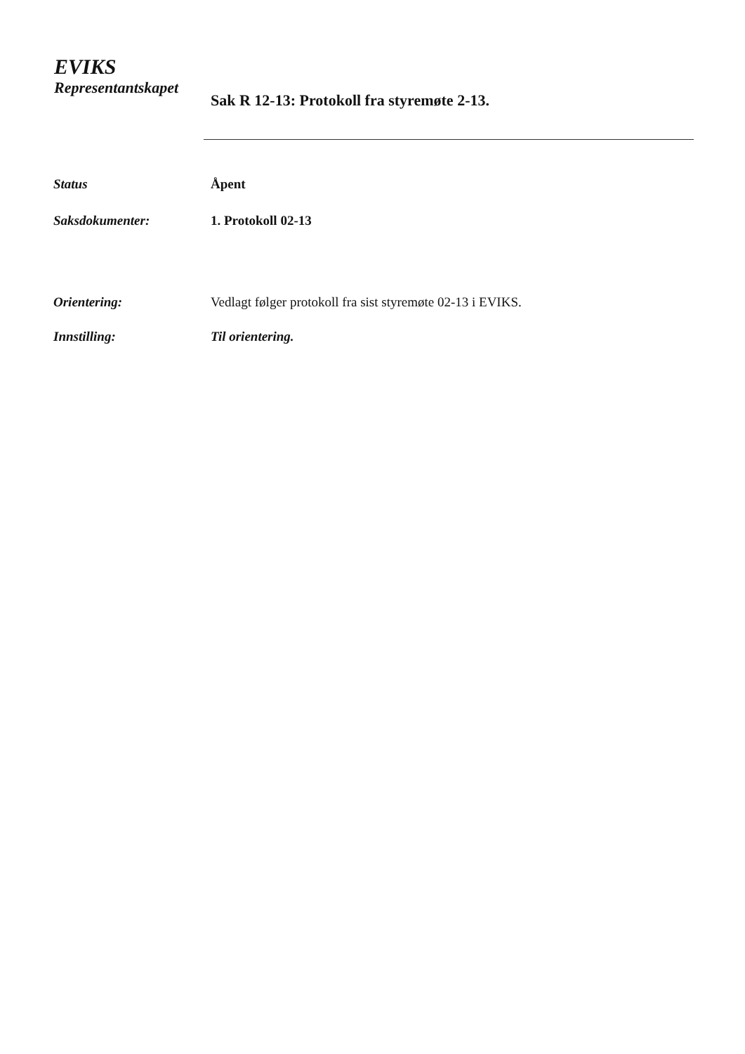EVIKS
Representantskapet
Sak R 12-13: Protokoll fra styremøte 2-13.
Status Åpent
Saksdokumenter: 1. Protokoll 02-13
Orientering: Vedlagt følger protokoll fra sist styremøte 02-13 i EVIKS.
Innstilling: Til orientering.